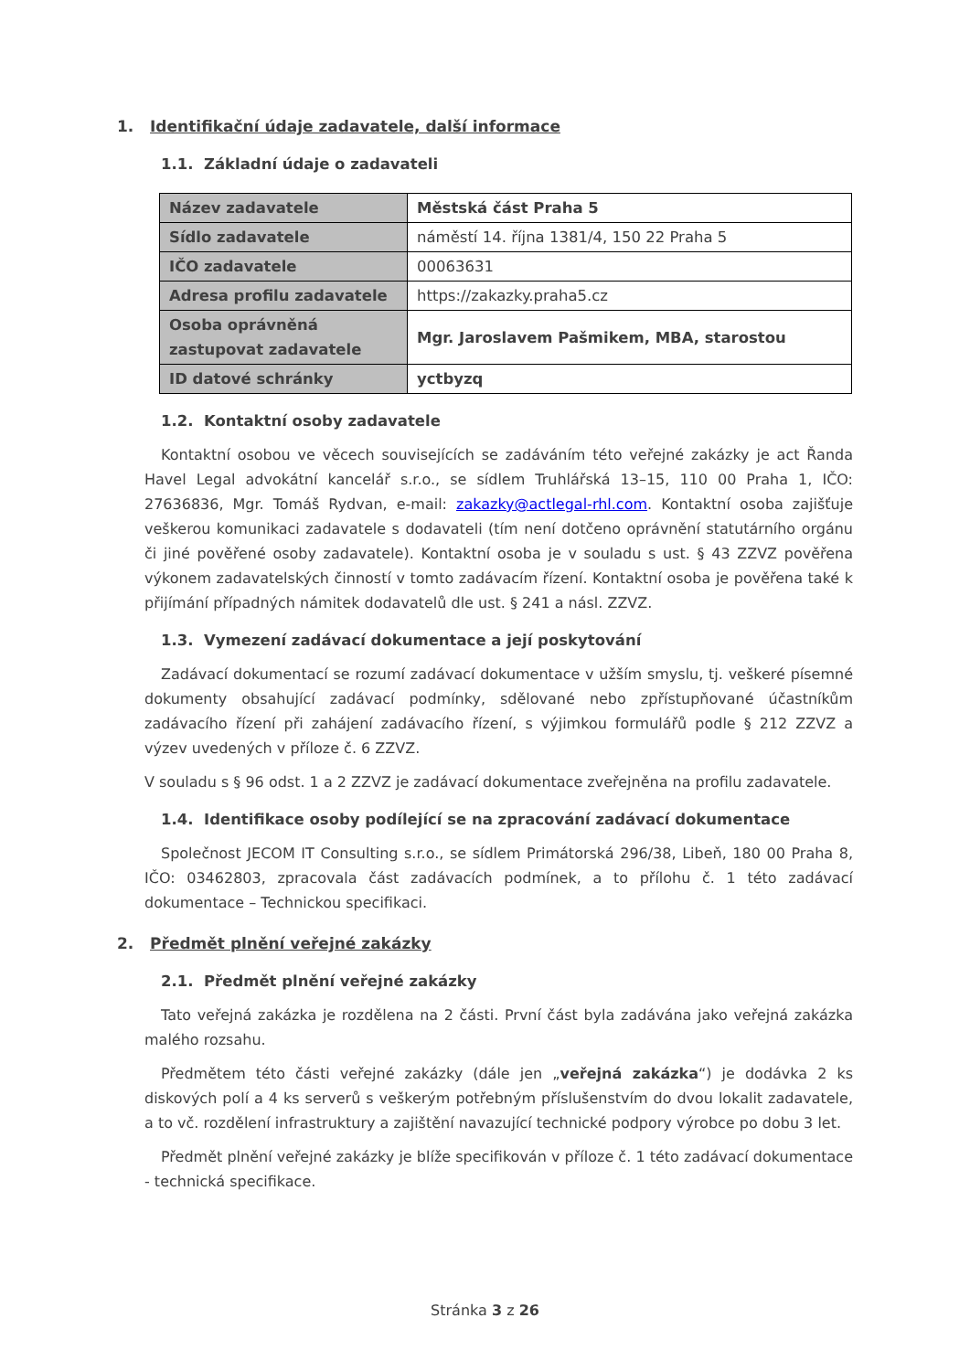1. Identifikační údaje zadavatele, další informace
1.1. Základní údaje o zadavateli
| Název zadavatele | Městská část Praha 5 |
| Sídlo zadavatele | náměstí 14. října 1381/4, 150 22 Praha 5 |
| IČO zadavatele | 00063631 |
| Adresa profilu zadavatele | https://zakazky.praha5.cz |
| Osoba oprávněná zastupovat zadavatele | Mgr. Jaroslavem Pašmikem, MBA, starostou |
| ID datové schránky | yctbyzq |
1.2. Kontaktní osoby zadavatele
Kontaktní osobou ve věcech souvisejících se zadáváním této veřejné zakázky je act Řanda Havel Legal advokátní kancelář s.r.o., se sídlem Truhlářská 13–15, 110 00 Praha 1, IČO: 27636836, Mgr. Tomáš Rydvan, e-mail: zakazky@actlegal-rhl.com. Kontaktní osoba zajišťuje veškerou komunikaci zadavatele s dodavateli (tím není dotčeno oprávnění statutárního orgánu či jiné pověřené osoby zadavatele). Kontaktní osoba je v souladu s ust. § 43 ZZVZ pověřena výkonem zadavatelských činností v tomto zadávacím řízení. Kontaktní osoba je pověřena také k přijímání případných námitek dodavatelů dle ust. § 241 a násl. ZZVZ.
1.3. Vymezení zadávací dokumentace a její poskytování
Zadávací dokumentací se rozumí zadávací dokumentace v užším smyslu, tj. veškeré písemné dokumenty obsahující zadávací podmínky, sdělované nebo zpřístupňované účastníkům zadávacího řízení při zahájení zadávacího řízení, s výjimkou formulářů podle § 212 ZZVZ a výzev uvedených v příloze č. 6 ZZVZ.
V souladu s § 96 odst. 1 a 2 ZZVZ je zadávací dokumentace zveřejněna na profilu zadavatele.
1.4. Identifikace osoby podílející se na zpracování zadávací dokumentace
Společnost JECOM IT Consulting s.r.o., se sídlem Primátorská 296/38, Libeň, 180 00 Praha 8, IČO: 03462803, zpracovala část zadávacích podmínek, a to přílohu č. 1 této zadávací dokumentace – Technickou specifikaci.
2. Předmět plnění veřejné zakázky
2.1. Předmět plnění veřejné zakázky
Tato veřejná zakázka je rozdělena na 2 části. První část byla zadávána jako veřejná zakázka malého rozsahu.
Předmětem této části veřejné zakázky (dále jen „veřejná zakázka“) je dodávka 2 ks diskových polí a 4 ks serverů s veškerým potřebným příslušenstvím do dvou lokalit zadavatele, a to vč. rozdělení infrastruktury a zajištění navazující technické podpory výrobce po dobu 3 let.
Předmět plnění veřejné zakázky je blíže specifikován v příloze č. 1 této zadávací dokumentace - technická specifikace.
Stránka 3 z 26